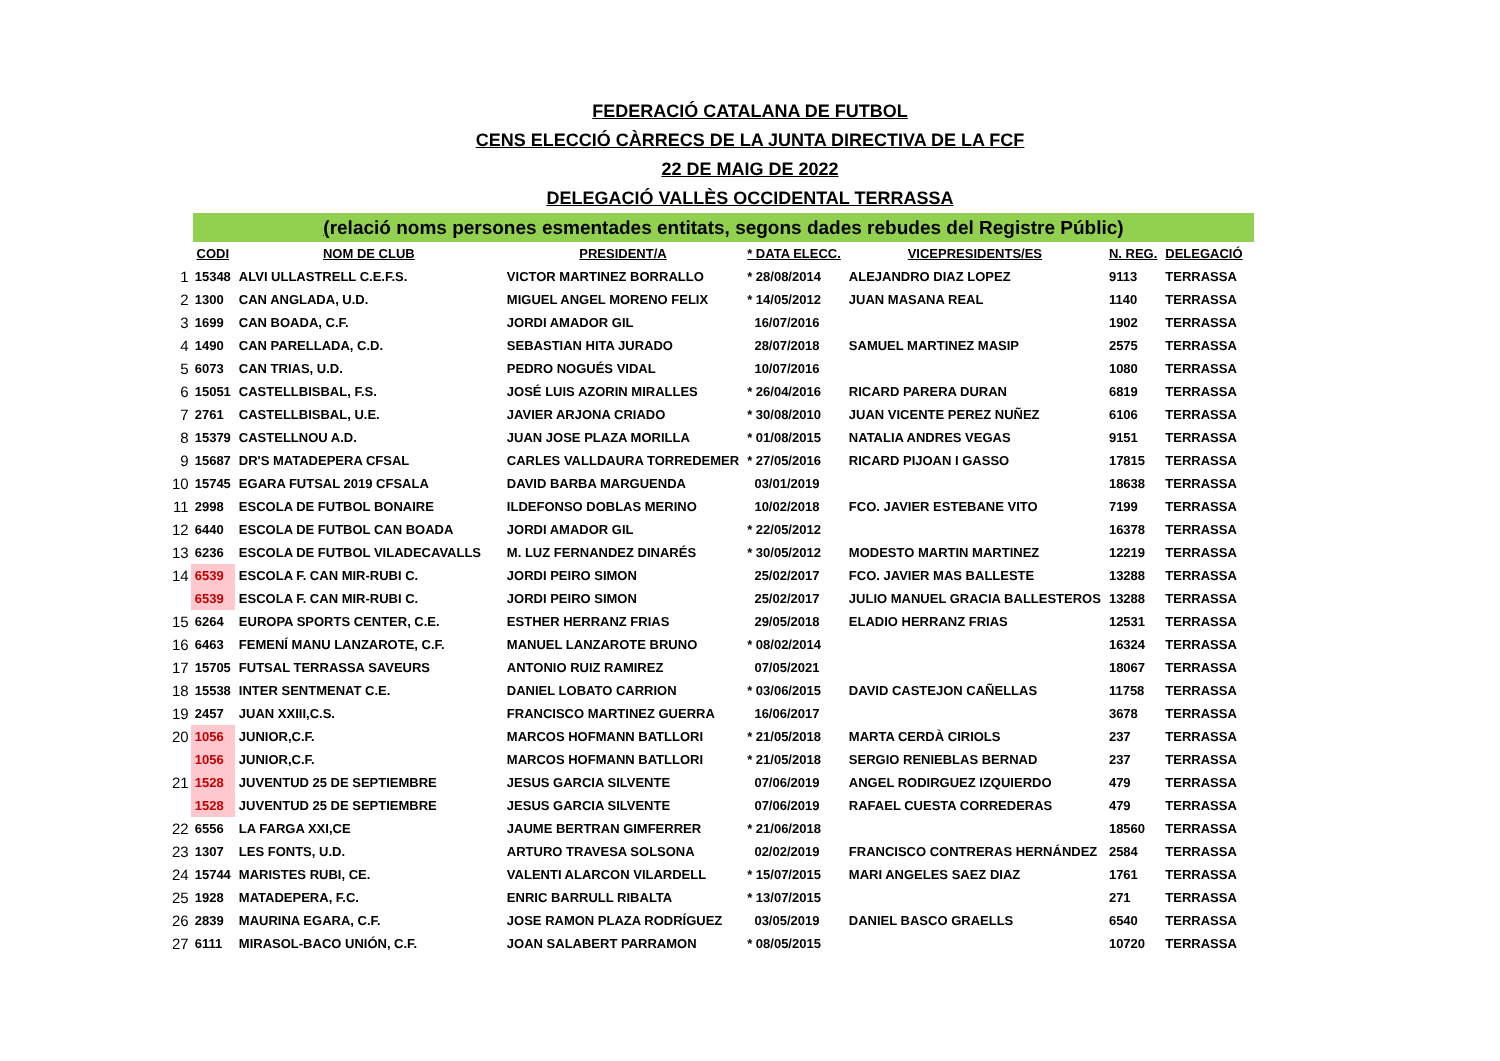FEDERACIÓ CATALANA DE FUTBOL
CENS ELECCIÓ CÀRRECS DE LA JUNTA DIRECTIVA DE LA FCF
22 DE MAIG DE 2022
DELEGACIÓ VALLÈS OCCIDENTAL TERRASSA
(relació noms persones esmentades entitats, segons dades rebudes del Registre Públic)
| | CODI | NOM DE CLUB | PRESIDENT/A | * DATA ELECC. | VICEPRESIDENTS/ES | N. REG. | DELEGACIÓ |
| --- | --- | --- | --- | --- | --- | --- | --- |
| 1 | 15348 | ALVI ULLASTRELL C.E.F.S. | VICTOR MARTINEZ BORRALLO | * 28/08/2014 | ALEJANDRO DIAZ LOPEZ | 9113 | TERRASSA |
| 2 | 1300 | CAN ANGLADA, U.D. | MIGUEL ANGEL MORENO FELIX | * 14/05/2012 | JUAN MASANA REAL | 1140 | TERRASSA |
| 3 | 1699 | CAN BOADA, C.F. | JORDI AMADOR GIL | 16/07/2016 | | 1902 | TERRASSA |
| 4 | 1490 | CAN PARELLADA, C.D. | SEBASTIAN HITA JURADO | 28/07/2018 | SAMUEL MARTINEZ MASIP | 2575 | TERRASSA |
| 5 | 6073 | CAN TRIAS, U.D. | PEDRO NOGUÉS VIDAL | 10/07/2016 | | 1080 | TERRASSA |
| 6 | 15051 | CASTELLBISBAL, F.S. | JOSÉ LUIS AZORIN MIRALLES | * 26/04/2016 | RICARD PARERA DURAN | 6819 | TERRASSA |
| 7 | 2761 | CASTELLBISBAL, U.E. | JAVIER ARJONA CRIADO | * 30/08/2010 | JUAN VICENTE PEREZ NUÑEZ | 6106 | TERRASSA |
| 8 | 15379 | CASTELLNOU A.D. | JUAN JOSE PLAZA MORILLA | * 01/08/2015 | NATALIA ANDRES VEGAS | 9151 | TERRASSA |
| 9 | 15687 | DR'S MATADEPERA CFSAL | CARLES VALLDAURA TORREDEMER | * 27/05/2016 | RICARD PIJOAN I GASSO | 17815 | TERRASSA |
| 10 | 15745 | EGARA FUTSAL 2019 CFSALA | DAVID BARBA MARGUENDA | 03/01/2019 | | 18638 | TERRASSA |
| 11 | 2998 | ESCOLA DE FUTBOL BONAIRE | ILDEFONSO DOBLAS MERINO | 10/02/2018 | FCO. JAVIER ESTEBANE VITO | 7199 | TERRASSA |
| 12 | 6440 | ESCOLA DE FUTBOL CAN BOADA | JORDI AMADOR GIL | * 22/05/2012 | | 16378 | TERRASSA |
| 13 | 6236 | ESCOLA DE FUTBOL VILADECAVALLS | M. LUZ FERNANDEZ DINARÉS | * 30/05/2012 | MODESTO MARTIN MARTINEZ | 12219 | TERRASSA |
| 14 | 6539 | ESCOLA F. CAN MIR-RUBI C. | JORDI PEIRO SIMON | 25/02/2017 | FCO. JAVIER MAS BALLESTE | 13288 | TERRASSA |
| | 6539 | ESCOLA F. CAN MIR-RUBI C. | JORDI PEIRO SIMON | 25/02/2017 | JULIO MANUEL GRACIA BALLESTEROS | 13288 | TERRASSA |
| 15 | 6264 | EUROPA SPORTS CENTER, C.E. | ESTHER HERRANZ FRIAS | 29/05/2018 | ELADIO HERRANZ FRIAS | 12531 | TERRASSA |
| 16 | 6463 | FEMENÍ MANU LANZAROTE, C.F. | MANUEL LANZAROTE BRUNO | * 08/02/2014 | | 16324 | TERRASSA |
| 17 | 15705 | FUTSAL TERRASSA SAVEURS | ANTONIO RUIZ RAMIREZ | 07/05/2021 | | 18067 | TERRASSA |
| 18 | 15538 | INTER SENTMENAT C.E. | DANIEL LOBATO CARRION | * 03/06/2015 | DAVID CASTEJON CAÑELLAS | 11758 | TERRASSA |
| 19 | 2457 | JUAN XXIII,C.S. | FRANCISCO MARTINEZ GUERRA | 16/06/2017 | | 3678 | TERRASSA |
| 20 | 1056 | JUNIOR,C.F. | MARCOS HOFMANN BATLLORI | * 21/05/2018 | MARTA CERDÀ CIRIOLS | 237 | TERRASSA |
| | 1056 | JUNIOR,C.F. | MARCOS HOFMANN BATLLORI | * 21/05/2018 | SERGIO RENIEBLAS BERNAD | 237 | TERRASSA |
| 21 | 1528 | JUVENTUD 25 DE SEPTIEMBRE | JESUS GARCIA SILVENTE | 07/06/2019 | ANGEL RODIRGUEZ IZQUIERDO | 479 | TERRASSA |
| | 1528 | JUVENTUD 25 DE SEPTIEMBRE | JESUS GARCIA SILVENTE | 07/06/2019 | RAFAEL CUESTA CORREDERAS | 479 | TERRASSA |
| 22 | 6556 | LA FARGA XXI,CE | JAUME BERTRAN GIMFERRER | * 21/06/2018 | | 18560 | TERRASSA |
| 23 | 1307 | LES FONTS, U.D. | ARTURO TRAVESA SOLSONA | 02/02/2019 | FRANCISCO CONTRERAS HERNÁNDEZ | 2584 | TERRASSA |
| 24 | 15744 | MARISTES RUBI, CE. | VALENTI ALARCON VILARDELL | * 15/07/2015 | MARI ANGELES SAEZ DIAZ | 1761 | TERRASSA |
| 25 | 1928 | MATADEPERA, F.C. | ENRIC BARRULL RIBALTA | * 13/07/2015 | | 271 | TERRASSA |
| 26 | 2839 | MAURINA EGARA, C.F. | JOSE RAMON PLAZA RODRÍGUEZ | 03/05/2019 | DANIEL BASCO GRAELLS | 6540 | TERRASSA |
| 27 | 6111 | MIRASOL-BACO UNIÓN, C.F. | JOAN SALABERT PARRAMON | * 08/05/2015 | | 10720 | TERRASSA |